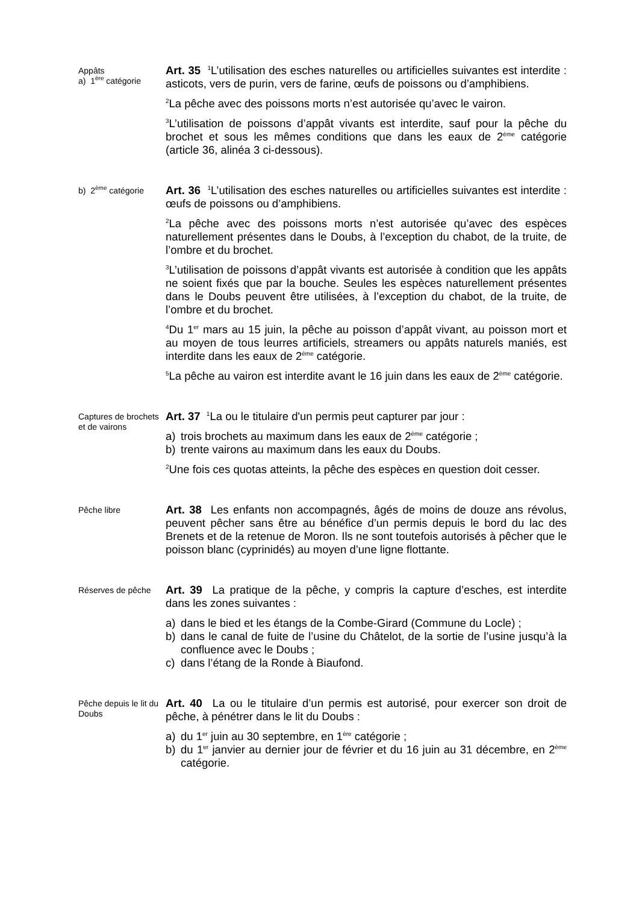Appâts
a) 1<sup>ère</sup> catégorie
Art. 35 <sup>1</sup>L’utilisation des esches naturelles ou artificielles suivantes est interdite : asticots, vers de purin, vers de farine, œufs de poissons ou d’amphibiens.
<sup>2</sup> La pêche avec des poissons morts n’est autorisée qu’avec le vairon.
<sup>3</sup> L’utilisation de poissons d’appât vivants est interdite, sauf pour la pêche du brochet et sous les mêmes conditions que dans les eaux de 2<sup>ème</sup> catégorie (article 36, alinéa 3 ci-dessous).
b) 2<sup>ème</sup> catégorie
Art. 36 <sup>1</sup>L’utilisation des esches naturelles ou artificielles suivantes est interdite : œufs de poissons ou d’amphibiens.
<sup>2</sup> La pêche avec des poissons morts n’est autorisée qu’avec des espèces naturellement présentes dans le Doubs, à l’exception du chabot, de la truite, de l’ombre et du brochet.
<sup>3</sup> L’utilisation de poissons d’appât vivants est autorisée à condition que les appâts ne soient fixés que par la bouche. Seules les espèces naturellement présentes dans le Doubs peuvent être utilisées, à l’exception du chabot, de la truite, de l’ombre et du brochet.
<sup>4</sup> Du 1<sup>er</sup> mars au 15 juin, la pêche au poisson d’appât vivant, au poisson mort et au moyen de tous leurres artificiels, streamers ou appâts naturels maniés, est interdite dans les eaux de 2<sup>ème</sup> catégorie.
<sup>5</sup> La pêche au vairon est interdite avant le 16 juin dans les eaux de 2<sup>ème</sup> catégorie.
Captures de brochets et de vairons
Art. 37 <sup>1</sup>La ou le titulaire d'un permis peut capturer par jour :
a) trois brochets au maximum dans les eaux de 2<sup>ème</sup> catégorie ;
b) trente vairons au maximum dans les eaux du Doubs.
<sup>2</sup> Une fois ces quotas atteints, la pêche des espèces en question doit cesser.
Pêche libre
Art. 38 Les enfants non accompagnés, âgés de moins de douze ans révolus, peuvent pêcher sans être au bénéfice d’un permis depuis le bord du lac des Brenets et de la retenue de Moron. Ils ne sont toutefois autorisés à pêcher que le poisson blanc (cyprinidés) au moyen d’une ligne flottante.
Réserves de pêche
Art. 39 La pratique de la pêche, y compris la capture d’esches, est interdite dans les zones suivantes :
a) dans le bied et les étangs de la Combe-Girard (Commune du Locle) ;
b) dans le canal de fuite de l’usine du Châtelot, de la sortie de l’usine jusqu’à la confluence avec le Doubs ;
c) dans l’étang de la Ronde à Biaufond.
Pêche depuis le lit du Doubs
Art. 40 La ou le titulaire d’un permis est autorisé, pour exercer son droit de pêche, à pénétrer dans le lit du Doubs :
a) du 1<sup>er</sup> juin au 30 septembre, en 1<sup>ère</sup> catégorie ;
b) du 1<sup>er</sup> janvier au dernier jour de février et du 16 juin au 31 décembre, en 2<sup>ème</sup> catégorie.